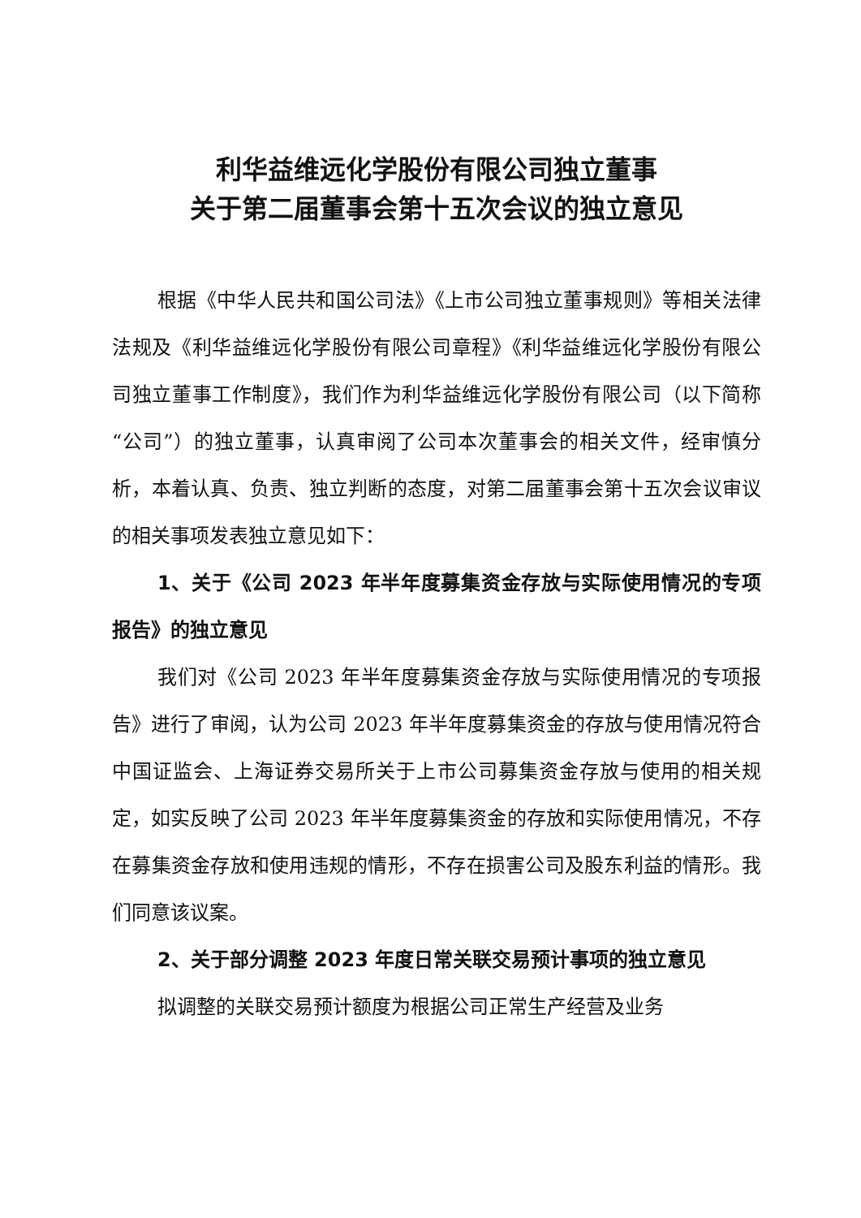利华益维远化学股份有限公司独立董事
关于第二届董事会第十五次会议的独立意见
根据《中华人民共和国公司法》《上市公司独立董事规则》等相关法律法规及《利华益维远化学股份有限公司章程》《利华益维远化学股份有限公司独立董事工作制度》，我们作为利华益维远化学股份有限公司（以下简称“公司”）的独立董事，认真审阅了公司本次董事会的相关文件，经审慎分析，本着认真、负责、独立判断的态度，对第二届董事会第十五次会议审议的相关事项发表独立意见如下：
1、关于《公司 2023 年半年度募集资金存放与实际使用情况的专项报告》的独立意见
我们对《公司 2023 年半年度募集资金存放与实际使用情况的专项报告》进行了审阅，认为公司 2023 年半年度募集资金的存放与使用情况符合中国证监会、上海证券交易所关于上市公司募集资金存放与使用的相关规定，如实反映了公司 2023 年半年度募集资金的存放和实际使用情况，不存在募集资金存放和使用违规的情形，不存在损害公司及股东利益的情形。我们同意该议案。
2、关于部分调整 2023 年度日常关联交易预计事项的独立意见
拟调整的关联交易预计额度为根据公司正常生产经营及业务